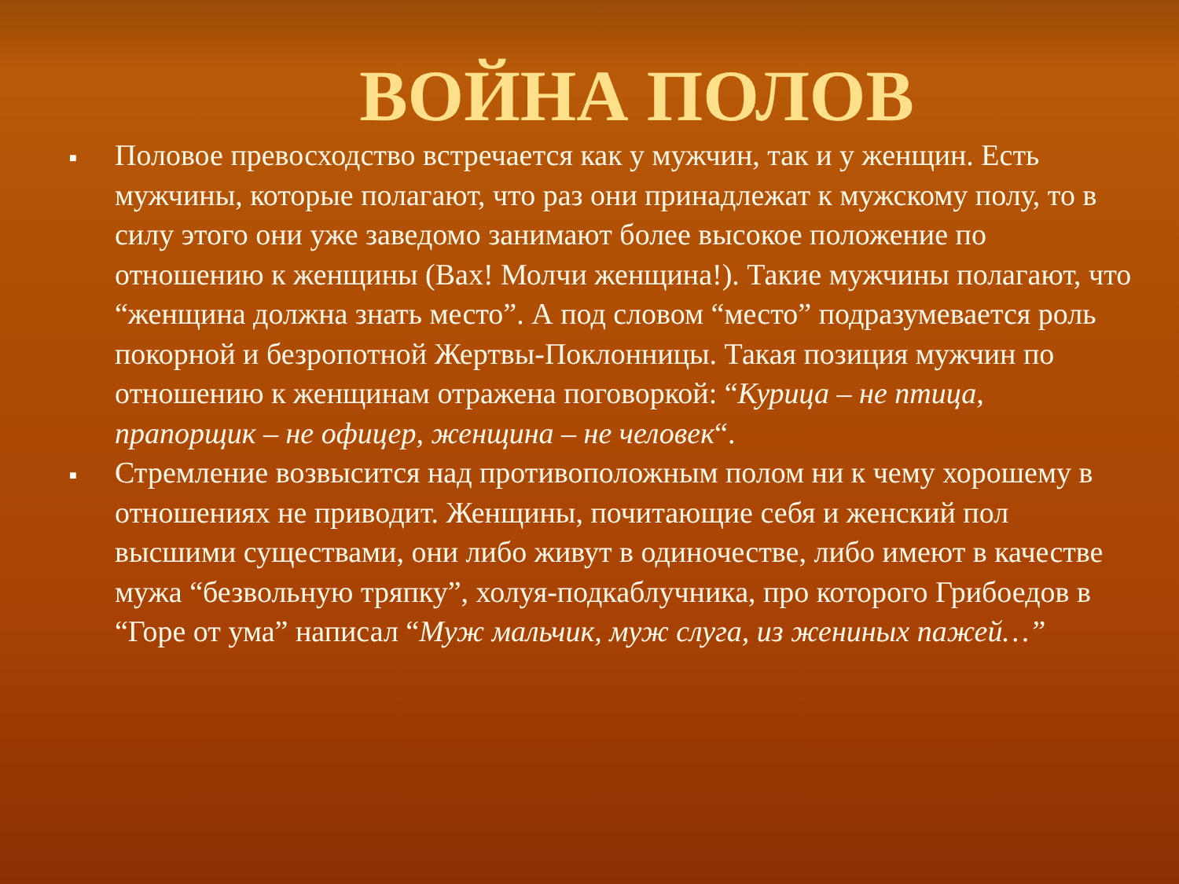ВОЙНА ПОЛОВ
■
Половое превосходство встречается как у мужчин, так и у женщин. Есть мужчины, которые полагают, что раз они принадлежат к мужскому полу, то в силу этого они уже заведомо занимают более высокое положение по отношению к женщины (Вах! Молчи женщина!). Такие мужчины полагают, что “женщина должна знать место”. А под словом “место” подразумевается роль покорной и безропотной Жертвы-Поклонницы. Такая позиция мужчин по отношению к женщинам отражена поговоркой: “Курица – не птица, прапорщик – не офицер, женщина – не человек“.
■
Стремление возвысится над противоположным полом ни к чему хорошему в отношениях не приводит. Женщины, почитающие себя и женский пол высшими существами, они либо живут в одиночестве, либо имеют в качестве мужа “безвольную тряпку”, холуя-подкаблучника, про которого Грибоедов в “Горе от ума” написал “Муж мальчик, муж слуга, из жениных пажей…”